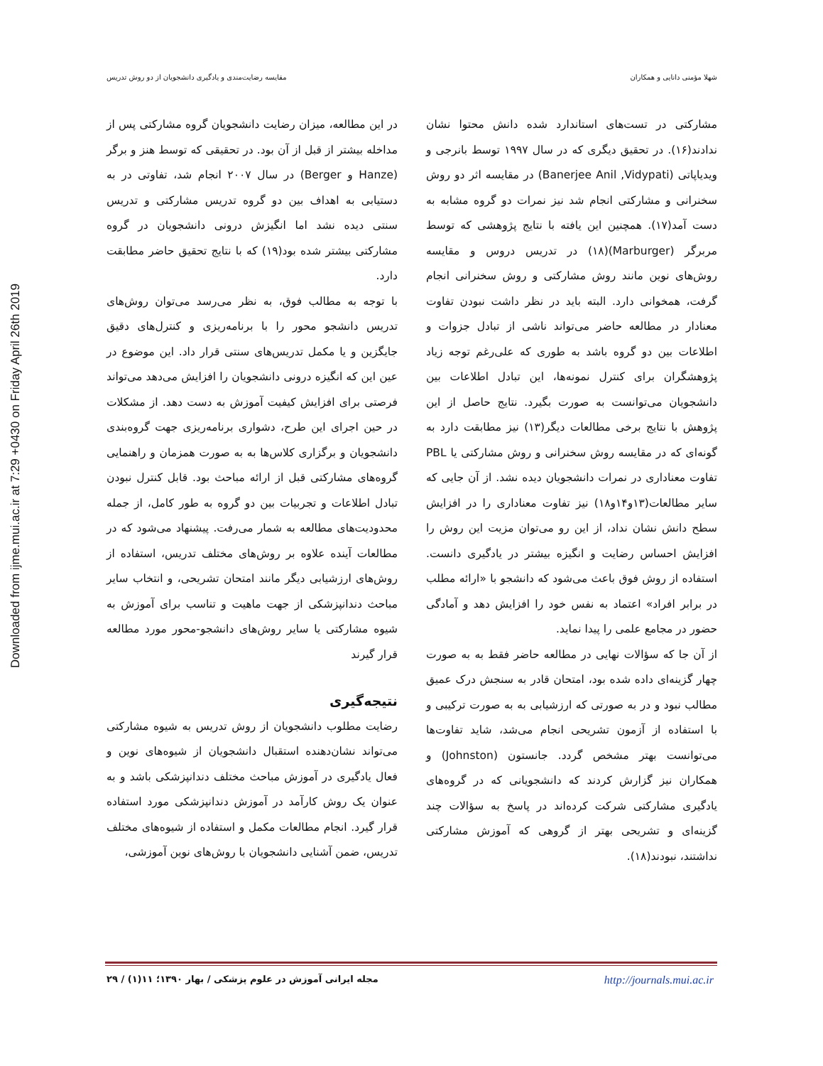Downloaded from ijme.mui.ac.ir at 7:29 +0430 on Friday April 26th 2019
شهلا مؤمنی دانایی و همکاران مقایسه رضایت‌مندی و یادگیری دانشجویان از دو روش تدریس
مشارکتی در تست‌های استاندارد شده دانش محتوا نشان ندادند(۱۶). در تحقیق دیگری که در سال ۱۹۹۷ توسط بانرجی و ویدیاپاتی (Banerjee Anil ,Vidypati) در مقایسه اثر دو روش سخنرانی و مشارکتی انجام شد نیز نمرات دو گروه مشابه به دست آمد(۱۷). همچنین این یافته با نتایج پژوهشی که توسط مربرگر (Marburger)(۱۸) در تدریس دروس و مقایسه روش‌های نوین مانند روش مشارکتی و روش سخنرانی انجام گرفت، همخوانی دارد. البته باید در نظر داشت نبودن تفاوت معنادار در مطالعه حاضر می‌تواند ناشی از تبادل جزوات و اطلاعات بین دو گروه باشد به طوری که علی‌رغم توجه زیاد پژوهشگران برای کنترل نمونه‌ها، این تبادل اطلاعات بین دانشجویان می‌توانست به صورت بگیرد. نتایج حاصل از این پژوهش با نتایج برخی مطالعات دیگر(۱۳) نیز مطابقت دارد به گونه‌ای که در مقایسه روش سخنرانی و روش مشارکتی یا PBL تفاوت معناداری در نمرات دانشجویان دیده نشد. از آن جایی که سایر مطالعات(۱۳و۱۴و۱۸) نیز تفاوت معناداری را در افزایش سطح دانش نشان نداد، از این رو می‌توان مزیت این روش را افزایش احساس رضایت و انگیزه بیشتر در یادگیری دانست. استفاده از روش فوق باعث می‌شود که دانشجو با «ارائه مطلب در برابر افراد» اعتماد به نفس خود را افزایش دهد و آمادگی حضور در مجامع علمی را پیدا نماید.
از آن جا که سؤالات نهایی در مطالعه حاضر فقط به به صورت چهار گزینه‌ای داده شده بود، امتحان قادر به سنجش درک عمیق مطالب نبود و در به صورتی که ارزشیابی به به صورت ترکیبی و با استفاده از آزمون تشریحی انجام می‌شد، شاید تفاوت‌ها می‌توانست بهتر مشخص گردد. جانستون (Johnston) و همکاران نیز گزارش کردند که دانشجویانی که در گروه‌های یادگیری مشارکتی شرکت کرده‌اند در پاسخ به سؤالات چند گزینه‌ای و تشریحی بهتر از گروهی که آموزش مشارکتی نداشتند، نبودند(۱۸).
در این مطالعه، میزان رضایت دانشجویان گروه مشارکتی پس از مداخله بیشتر از قبل از آن بود. در تحقیقی که توسط هنز و برگر (Hanze و Berger) در سال ۲۰۰۷ انجام شد، تفاوتی در به دستیابی به اهداف بین دو گروه تدریس مشارکتی و تدریس سنتی دیده نشد اما انگیزش درونی دانشجویان در گروه مشارکتی بیشتر شده بود(۱۹) که با نتایج تحقیق حاضر مطابقت دارد.
با توجه به مطالب فوق، به نظر می‌رسد می‌توان روش‌های تدریس دانشجو محور را با برنامه‌ریزی و کنترل‌های دقیق جایگزین و یا مکمل تدریس‌های سنتی قرار داد. این موضوع در عین این که انگیزه درونی دانشجویان را افزایش می‌دهد می‌تواند فرصتی برای افزایش کیفیت آموزش به دست دهد. از مشکلات در حین اجرای این طرح، دشواری برنامه‌ریزی جهت گروه‌بندی دانشجویان و برگزاری کلاس‌ها به به صورت همزمان و راهنمایی گروه‌های مشارکتی قبل از ارائه مباحث بود. قابل کنترل نبودن تبادل اطلاعات و تجربیات بین دو گروه به طور کامل، از جمله محدودیت‌های مطالعه به شمار می‌رفت. پیشنهاد می‌شود که در مطالعات آینده علاوه بر روش‌های مختلف تدریس، استفاده از روش‌های ارزشیابی دیگر مانند امتحان تشریحی، و انتخاب سایر مباحث دندانپزشکی از جهت ماهیت و تناسب برای آموزش به شیوه مشارکتی یا سایر روش‌های دانشجو-محور مورد مطالعه قرار گیرند
نتیجه‌گیری
رضایت مطلوب دانشجویان از روش تدریس به شیوه مشارکتی می‌تواند نشان‌دهنده استقبال دانشجویان از شیوه‌های نوین و فعال یادگیری در آموزش مباحث مختلف دندانپزشکی باشد و به عنوان یک روش کارآمد در آموزش دندانپزشکی مورد استفاده قرار گیرد. انجام مطالعات مکمل و استفاده از شیوه‌های مختلف تدریس، ضمن آشنایی دانشجویان با روش‌های نوین آموزشی،
مجله ایرانی آموزش در علوم پزشکی / بهار ۱۳۹۰؛ ۱۱(۱) / ۲۹ http://journals.mui.ac.ir